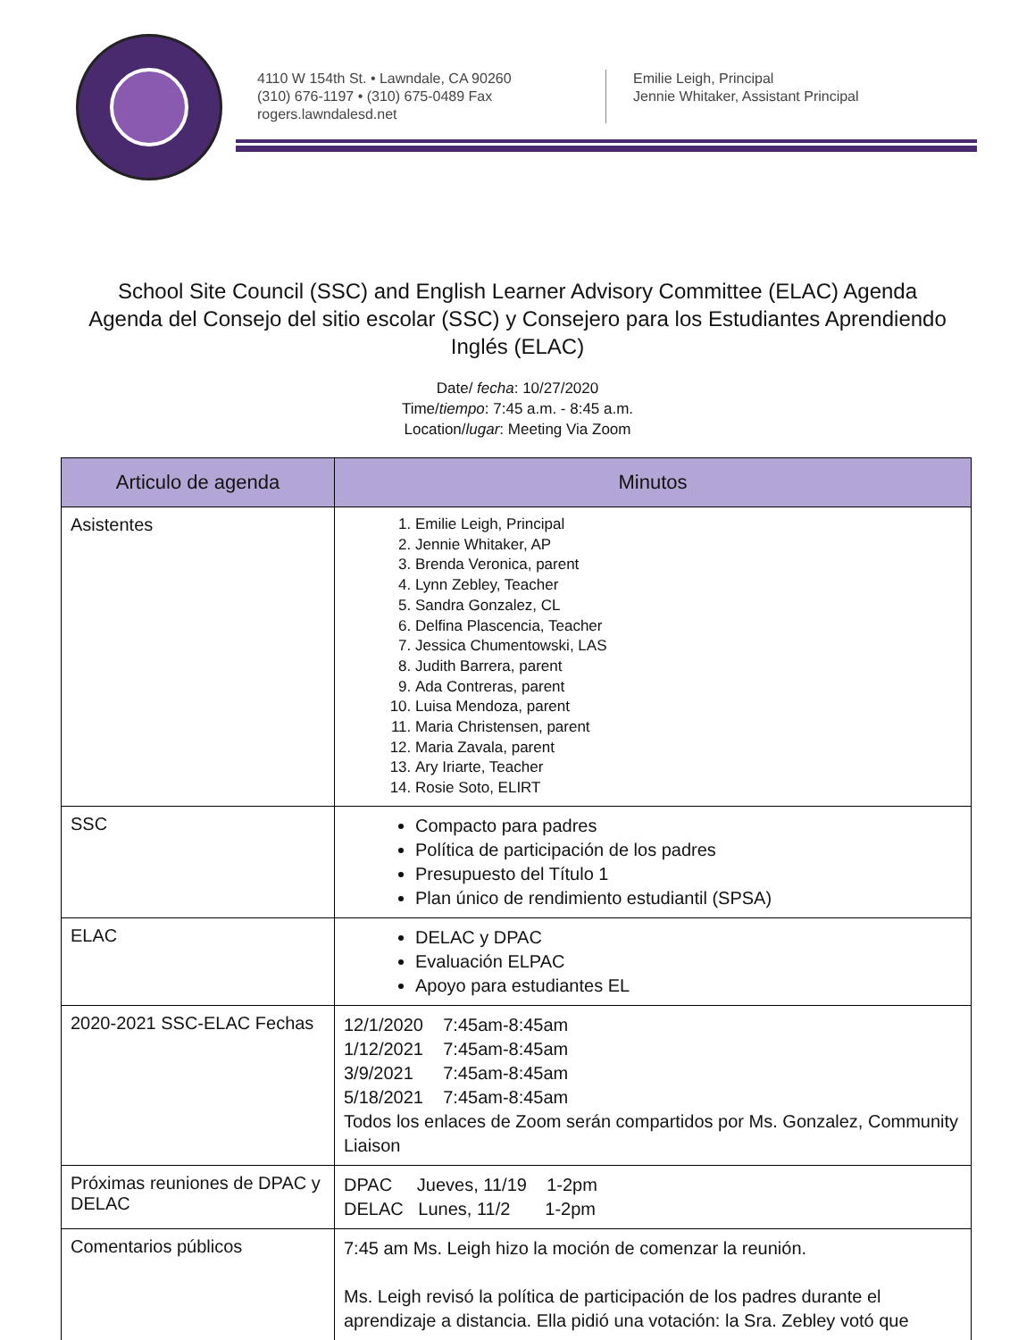4110 W 154th St. • Lawndale, CA 90260
(310) 676-1197 • (310) 675-0489 Fax
rogers.lawndalesd.net
Emilie Leigh, Principal
Jennie Whitaker, Assistant Principal
School Site Council (SSC) and English Learner Advisory Committee (ELAC) Agenda
Agenda del Consejo del sitio escolar (SSC) y Consejero para los Estudiantes Aprendiendo Inglés (ELAC)
Date/ fecha: 10/27/2020
Time/tiempo: 7:45 a.m. - 8:45 a.m.
Location/lugar: Meeting Via Zoom
| Articulo de agenda | Minutos |
| --- | --- |
| Asistentes | 1. Emilie Leigh, Principal 2. Jennie Whitaker, AP 3. Brenda Veronica, parent 4. Lynn Zebley, Teacher 5. Sandra Gonzalez, CL 6. Delfina Plascencia, Teacher 7. Jessica Chumentowski, LAS 8. Judith Barrera, parent 9. Ada Contreras, parent 10. Luisa Mendoza, parent 11. Maria Christensen, parent 12. Maria Zavala, parent 13. Ary Iriarte, Teacher 14. Rosie Soto, ELIRT |
| SSC | Compacto para padres Política de participación de los padres Presupuesto del Título 1 Plan único de rendimiento estudiantil (SPSA) |
| ELAC | DELAC y DPAC Evaluación ELPAC Apoyo para estudiantes EL |
| 2020-2021 SSC-ELAC Fechas | 12/1/2020 7:45am-8:45am 1/12/2021 7:45am-8:45am 3/9/2021 7:45am-8:45am 5/18/2021 7:45am-8:45am Todos los enlaces de Zoom serán compartidos por Ms. Gonzalez, Community Liaison |
| Próximas reuniones de DPAC y DELAC | DPAC Jueves, 11/19 1-2pm DELAC Lunes, 11/2 1-2pm |
| Comentarios públicos | 7:45 am Ms. Leigh hizo la moción de comenzar la reunión. Ms. Leigh revisó la política de participación de los padres durante el aprendizaje a distancia. Ella pidió una votación: la Sra. Zebley votó que |